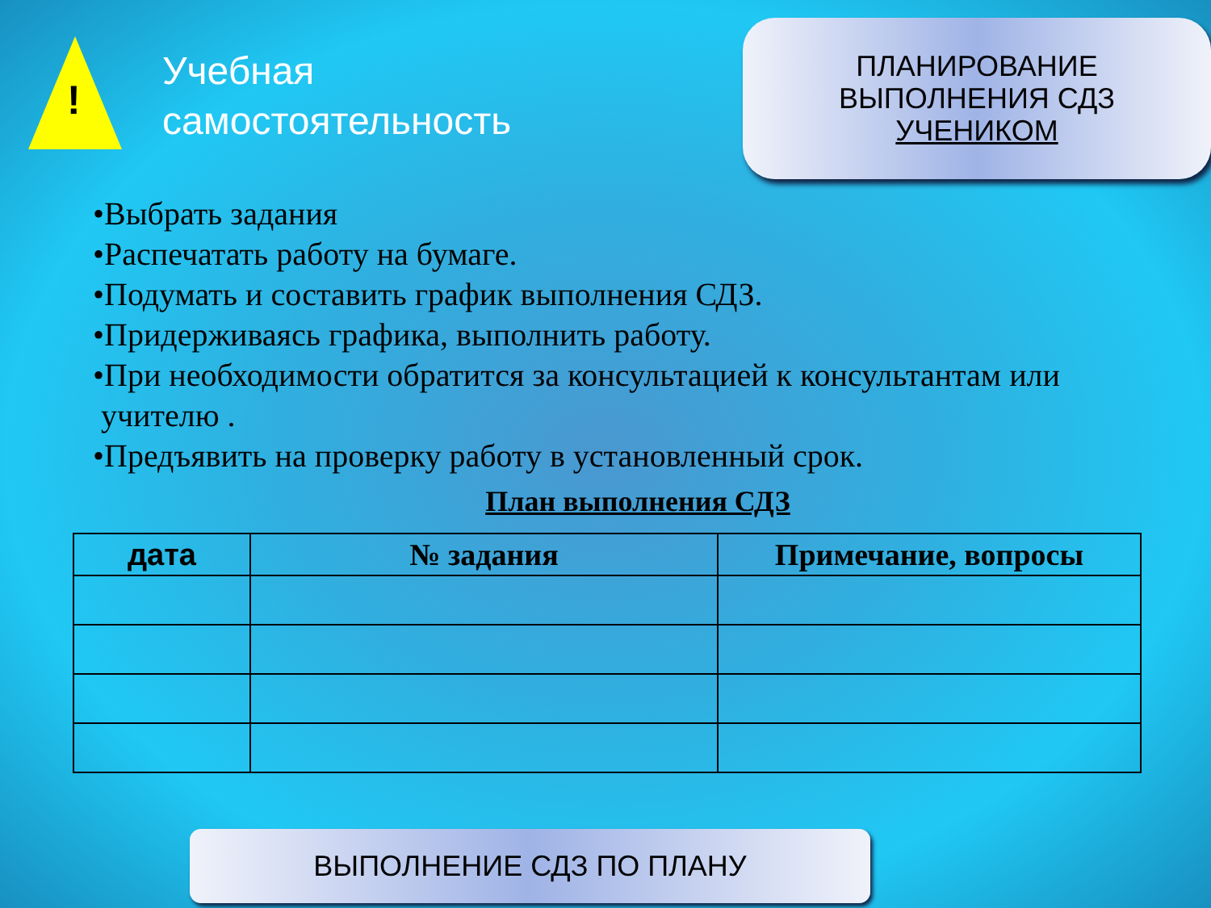!
Учебная
самостоятельность
ПЛАНИРОВАНИЕ
ВЫПОЛНЕНИЯ СДЗ
УЧЕНИКОМ
•Выбрать задания
•Распечатать работу на бумаге.
•Подумать и составить график выполнения СДЗ.
•Придерживаясь графика, выполнить работу.
•При необходимости обратится за консультацией к консультантам или
учителю .
•Предъявить на проверку работу в установленный срок.
План выполнения СДЗ
| дата | № задания | Примечание, вопросы |
| --- | --- | --- |
ВЫПОЛНЕНИЕ СДЗ ПО ПЛАНУ